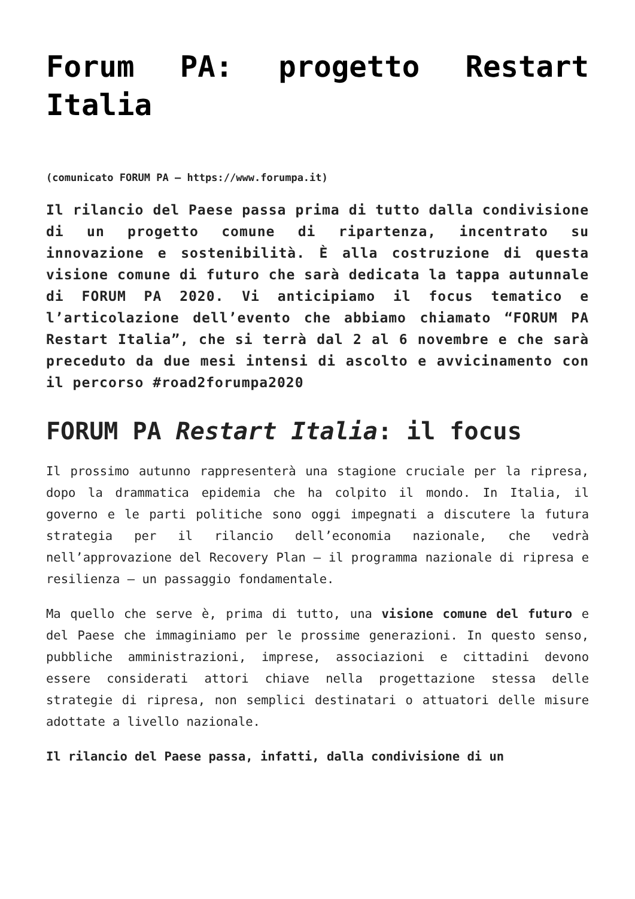Forum PA: progetto Restart Italia
(comunicato FORUM PA – https://www.forumpa.it)
Il rilancio del Paese passa prima di tutto dalla condivisione di un progetto comune di ripartenza, incentrato su innovazione e sostenibilità. È alla costruzione di questa visione comune di futuro che sarà dedicata la tappa autunnale di FORUM PA 2020. Vi anticipiamo il focus tematico e l’articolazione dell’evento che abbiamo chiamato “FORUM PA Restart Italia”, che si terrà dal 2 al 6 novembre e che sarà preceduto da due mesi intensi di ascolto e avvicinamento con il percorso #road2forumpa2020
FORUM PA Restart Italia: il focus
Il prossimo autunno rappresenterà una stagione cruciale per la ripresa, dopo la drammatica epidemia che ha colpito il mondo. In Italia, il governo e le parti politiche sono oggi impegnati a discutere la futura strategia per il rilancio dell’economia nazionale, che vedrà nell’approvazione del Recovery Plan – il programma nazionale di ripresa e resilienza – un passaggio fondamentale.
Ma quello che serve è, prima di tutto, una visione comune del futuro e del Paese che immaginiamo per le prossime generazioni. In questo senso, pubbliche amministrazioni, imprese, associazioni e cittadini devono essere considerati attori chiave nella progettazione stessa delle strategie di ripresa, non semplici destinatari o attuatori delle misure adottate a livello nazionale.
Il rilancio del Paese passa, infatti, dalla condivisione di un